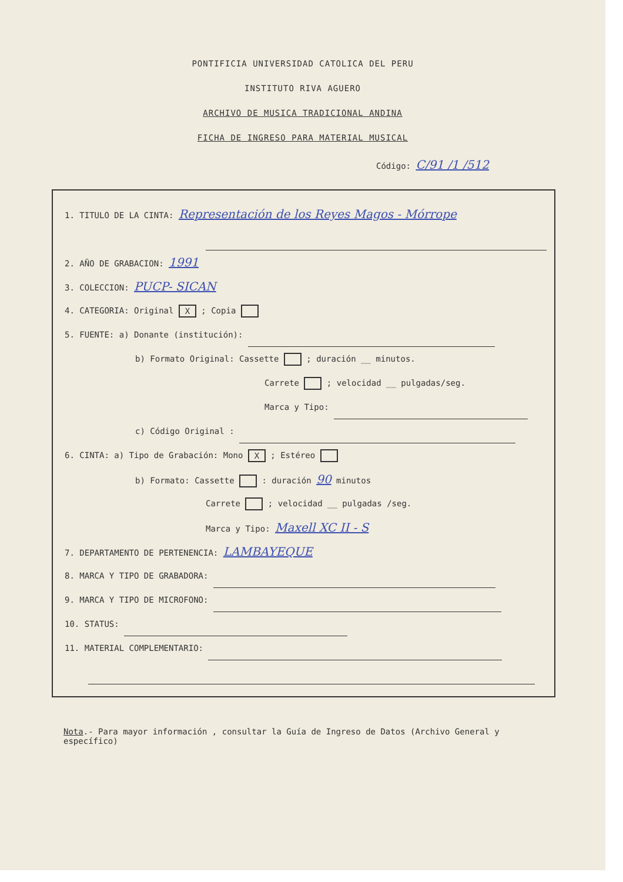PONTIFICIA UNIVERSIDAD CATOLICA DEL PERU
INSTITUTO RIVA AGUERO
ARCHIVO DE MUSICA TRADICIONAL ANDINA
FICHA DE INGRESO PARA MATERIAL MUSICAL
Código: C/91 /1 /512
1. TITULO DE LA CINTA: Representación de los Reyes Magos - Mórrope
2. AÑO DE GRABACION: 1991
3. COLECCION: PUCP- SICAN
4. CATEGORIA: Original X ; Copia
5. FUENTE: a) Donante (institución):
b) Formato Original: Cassette ; duración __ minutos.
Carrete ; velocidad __ pulgadas/seg.
Marca y Tipo:
c) Código Original :
6. CINTA: a) Tipo de Grabación: Mono X ; Estéreo
b) Formato: Cassette : duración 90 minutos
Carrete ; velocidad __ pulgadas /seg.
Marca y Tipo: Maxell XC II - S
7. DEPARTAMENTO DE PERTENENCIA: LAMBAYEQUE
8. MARCA Y TIPO DE GRABADORA:
9. MARCA Y TIPO DE MICROFONO:
10. STATUS:
11. MATERIAL COMPLEMENTARIO:
Nota.- Para mayor información , consultar la Guía de Ingreso de Datos (Archivo General y específico)